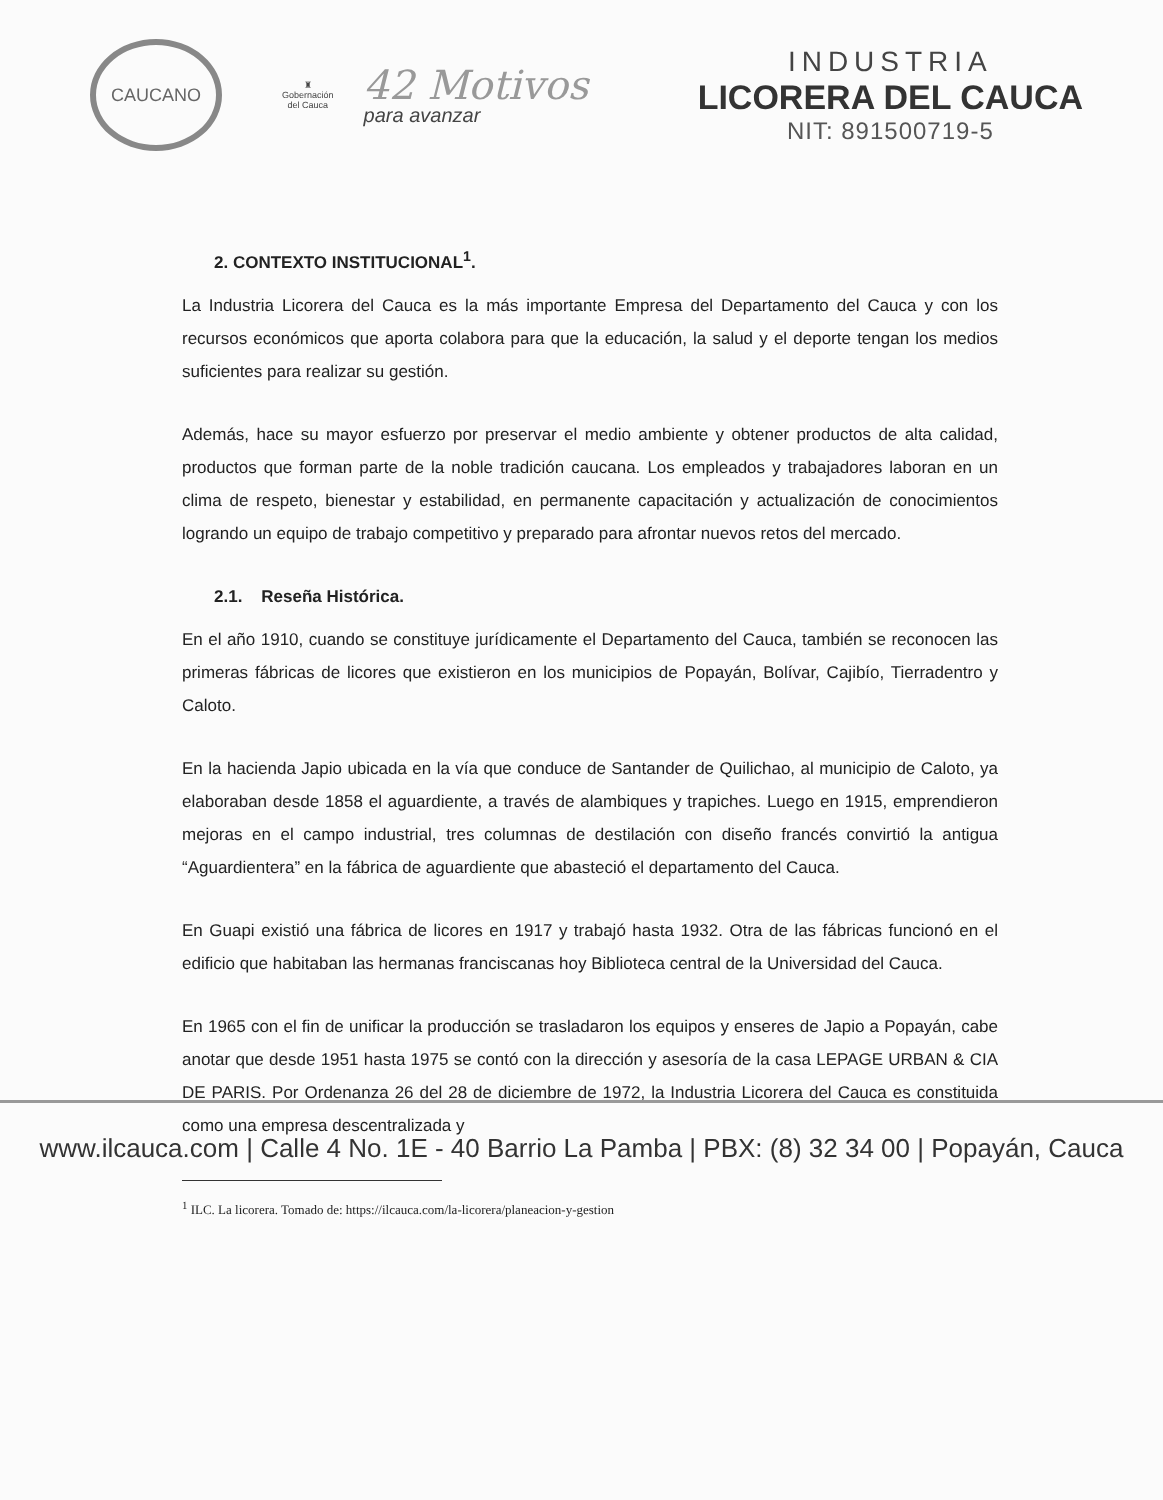CAUCANO
♜
Gobernación
del Cauca
42 Motivos
para avanzar
INDUSTRIA
LICORERA DEL CAUCA
NIT: 891500719-5
2. CONTEXTO INSTITUCIONAL<sup>1</sup>.
La Industria Licorera del Cauca es la más importante Empresa del Departamento del Cauca y con los recursos económicos que aporta colabora para que la educación, la salud y el deporte tengan los medios suficientes para realizar su gestión.
Además, hace su mayor esfuerzo por preservar el medio ambiente y obtener productos de alta calidad, productos que forman parte de la noble tradición caucana. Los empleados y trabajadores laboran en un clima de respeto, bienestar y estabilidad, en permanente capacitación y actualización de conocimientos logrando un equipo de trabajo competitivo y preparado para afrontar nuevos retos del mercado.
2.1. Reseña Histórica.
En el año 1910, cuando se constituye jurídicamente el Departamento del Cauca, también se reconocen las primeras fábricas de licores que existieron en los municipios de Popayán, Bolívar, Cajibío, Tierradentro y Caloto.
En la hacienda Japio ubicada en la vía que conduce de Santander de Quilichao, al municipio de Caloto, ya elaboraban desde 1858 el aguardiente, a través de alambiques y trapiches. Luego en 1915, emprendieron mejoras en el campo industrial, tres columnas de destilación con diseño francés convirtió la antigua “Aguardientera” en la fábrica de aguardiente que abasteció el departamento del Cauca.
En Guapi existió una fábrica de licores en 1917 y trabajó hasta 1932. Otra de las fábricas funcionó en el edificio que habitaban las hermanas franciscanas hoy Biblioteca central de la Universidad del Cauca.
En 1965 con el fin de unificar la producción se trasladaron los equipos y enseres de Japio a Popayán, cabe anotar que desde 1951 hasta 1975 se contó con la dirección y asesoría de la casa LEPAGE URBAN & CIA DE PARIS. Por Ordenanza 26 del 28 de diciembre de 1972, la Industria Licorera del Cauca es constituida como una empresa descentralizada y
<sup>1</sup> ILC. La licorera. Tomado de: https://ilcauca.com/la-licorera/planeacion-y-gestion
www.ilcauca.com | Calle 4 No. 1E - 40 Barrio La Pamba | PBX: (8) 32 34 00 | Popayán, Cauca